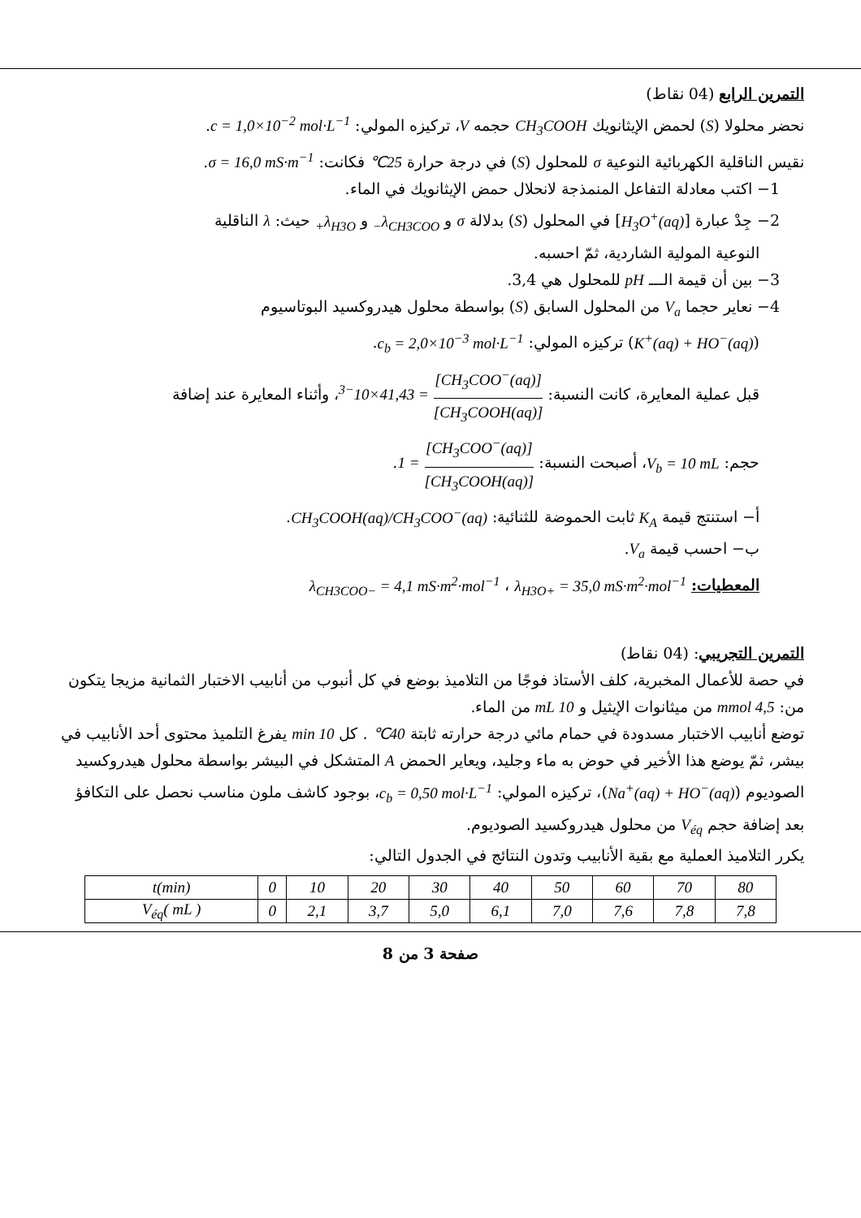التمرين الرابع (04 نقاط)
نحضر محلولا (S) لحمض الإيثانويك CH<sub>3</sub>COOH حجمه V، تركيزه المولي: c = 1,0×10<sup>−2</sup> mol·L<sup>−1</sup>.
نقيس الناقلية الكهربائية النوعية σ للمحلول (S) في درجة حرارة 25℃ فكانت: σ = 16,0 mS·m<sup>−1</sup>.
1− اكتب معادلة التفاعل المنمذجة لانحلال حمض الإيثانويك في الماء.
2− جِدْ عبارة [H<sub>3</sub>O<sup>+</sup>(aq)] في المحلول (S) بدلالة σ و λ<sub>CH3COO−</sub> و λ<sub>H3O+</sub> حيث: λ الناقلية
النوعية المولية الشاردية، ثمّ احسبه.
3− بين أن قيمة الـــ pH للمحلول هي 3,4.
4− نعاير حجما V<sub>a</sub> من المحلول السابق (S) بواسطة محلول هيدروكسيد البوتاسيوم
(K<sup>+</sup>(aq) + HO<sup>−</sup>(aq)) تركيزه المولي: c<sub>b</sub> = 2,0×10<sup>−3</sup> mol·L<sup>−1</sup>.
قبل عملية المعايرة، كانت النسبة: [CH<sub>3</sub>COO<sup>−</sup>(aq)] [CH<sub>3</sub>COOH(aq)] = 41,43×10<sup>−3</sup>، وأثناء المعايرة عند إضافة
حجم: V<sub>b</sub> = 10 mL، أصبحت النسبة: [CH<sub>3</sub>COO<sup>−</sup>(aq)] [CH<sub>3</sub>COOH(aq)] = 1.
أ− استنتج قيمة K<sub>A</sub> ثابت الحموضة للثنائية: CH<sub>3</sub>COOH(aq)/CH<sub>3</sub>COO<sup>−</sup>(aq).
ب− احسب قيمة V<sub>a</sub>.
المعطيات: λ<sub>CH3COO−</sub> = 4,1 mS·m<sup>2</sup>·mol<sup>−1</sup> ، λ<sub>H3O+</sub> = 35,0 mS·m<sup>2</sup>·mol<sup>−1</sup>
التمرين التجريبي: (04 نقاط)
في حصة للأعمال المخبرية، كلف الأستاذ فوجًا من التلاميذ بوضع في كل أنبوب من أنابيب الاختبار الثمانية مزيجا يتكون من: 4,5 mmol من ميثانوات الإيثيل و 10 mL من الماء.
توضع أنابيب الاختبار مسدودة في حمام مائي درجة حرارته ثابتة 40℃ . كل 10 min يفرغ التلميذ محتوى أحد الأنابيب في بيشر، ثمّ يوضع هذا الأخير في حوض به ماء وجليد، ويعاير الحمض A المتشكل في البيشر بواسطة محلول هيدروكسيد الصوديوم (Na<sup>+</sup>(aq) + HO<sup>−</sup>(aq))، تركيزه المولي: c<sub>b</sub> = 0,50 mol·L<sup>−1</sup>، بوجود كاشف ملون مناسب نحصل على التكافؤ بعد إضافة حجم V<sub>éq</sub> من محلول هيدروكسيد الصوديوم.
يكرر التلاميذ العملية مع بقية الأنابيب وتدون النتائج في الجدول التالي:
| t(min) | 0 | 10 | 20 | 30 | 40 | 50 | 60 | 70 | 80 |
| V<sub>éq</sub>( mL ) | 0 | 2,1 | 3,7 | 5,0 | 6,1 | 7,0 | 7,6 | 7,8 | 7,8 |
صفحة 3 من 8